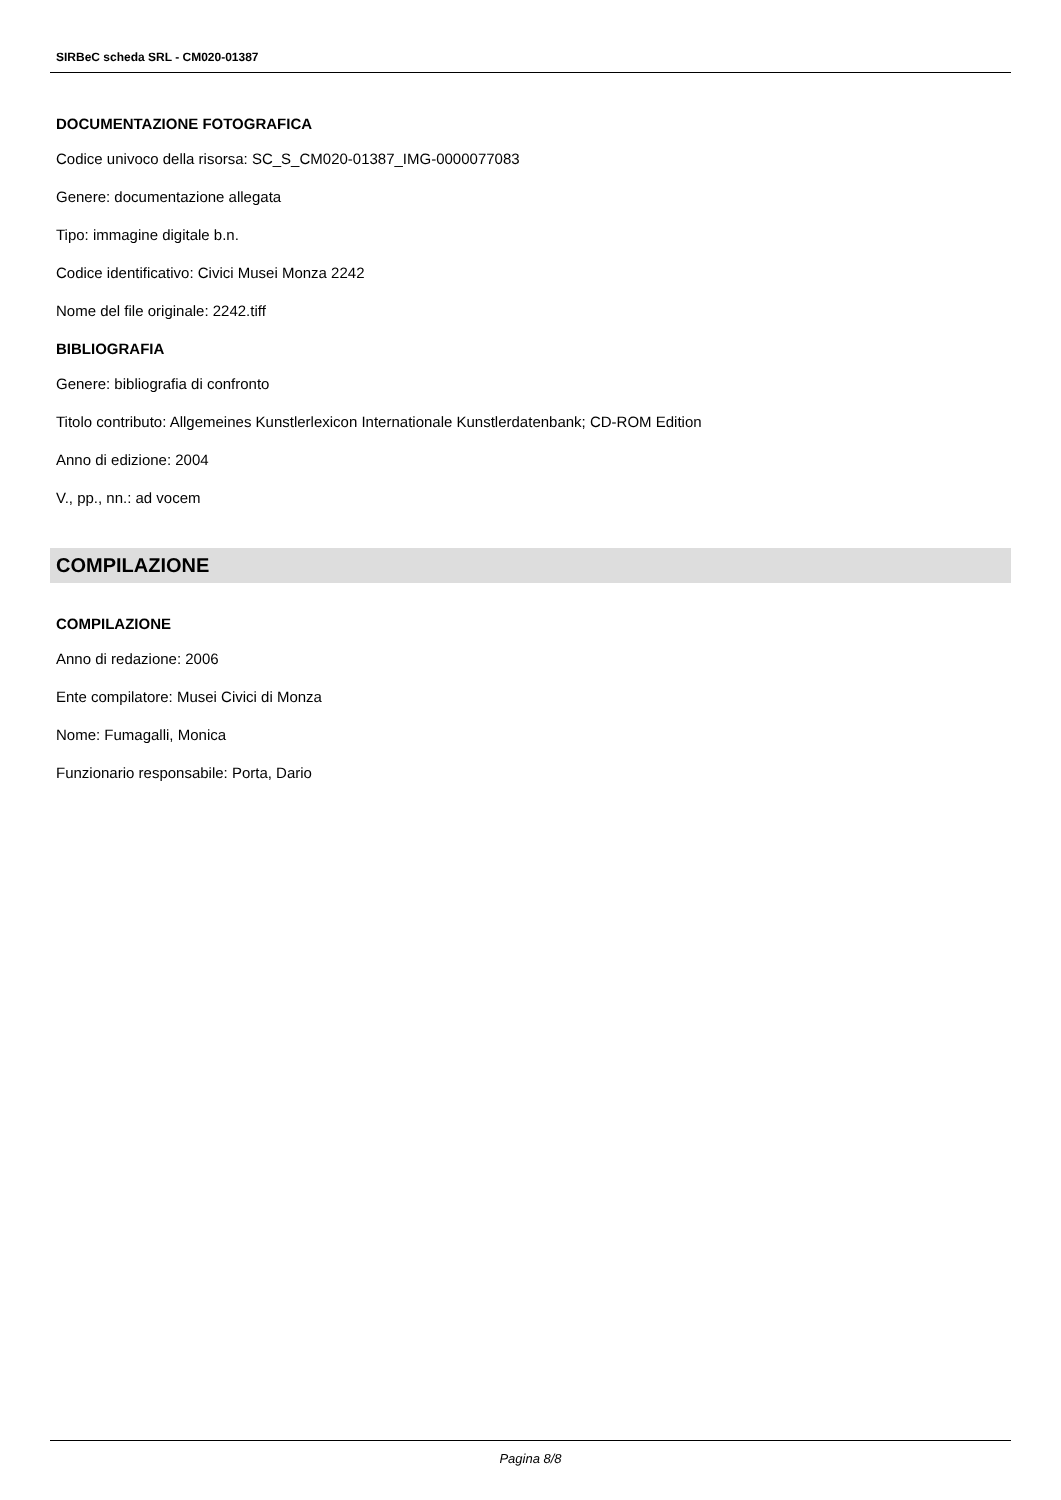SIRBeC scheda SRL - CM020-01387
DOCUMENTAZIONE FOTOGRAFICA
Codice univoco della risorsa: SC_S_CM020-01387_IMG-0000077083
Genere: documentazione allegata
Tipo: immagine digitale b.n.
Codice identificativo: Civici Musei Monza 2242
Nome del file originale: 2242.tiff
BIBLIOGRAFIA
Genere: bibliografia di confronto
Titolo contributo: Allgemeines Kunstlerlexicon Internationale Kunstlerdatenbank; CD-ROM Edition
Anno di edizione: 2004
V., pp., nn.: ad vocem
COMPILAZIONE
COMPILAZIONE
Anno di redazione: 2006
Ente compilatore: Musei Civici di Monza
Nome: Fumagalli, Monica
Funzionario responsabile: Porta, Dario
Pagina 8/8